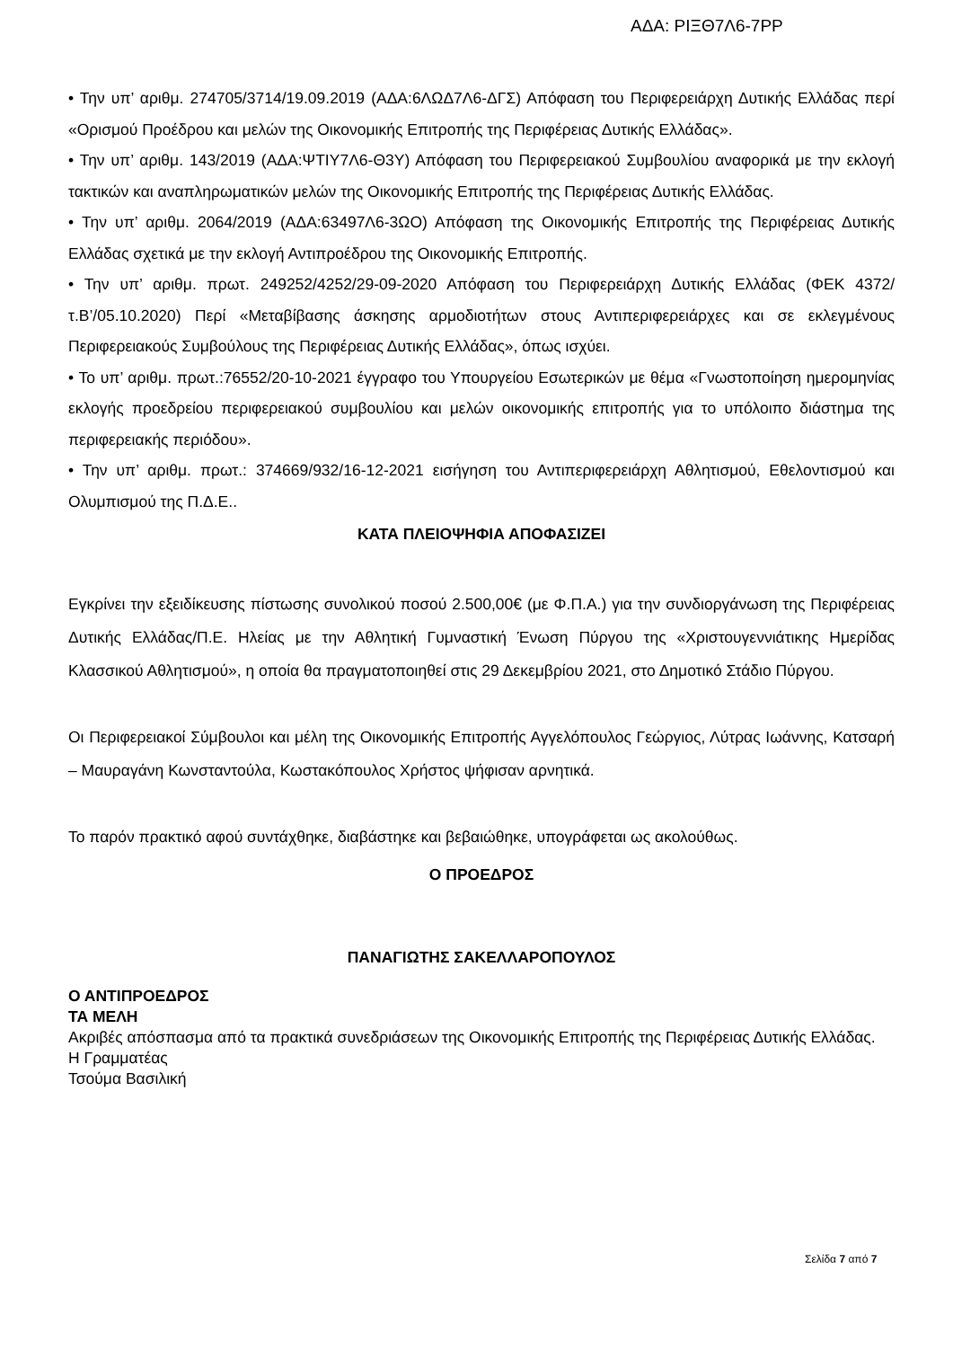ΑΔΑ: ΡΙΞΘ7Λ6-7ΡΡ
• Την υπ’ αριθμ. 274705/3714/19.09.2019 (ΑΔΑ:6ΛΩΔ7Λ6-ΔΓΣ) Απόφαση του Περιφερειάρχη Δυτικής Ελλάδας περί «Ορισμού Προέδρου και μελών της Οικονομικής Επιτροπής της Περιφέρειας Δυτικής Ελλάδας».
• Την υπ’ αριθμ. 143/2019 (ΑΔΑ:ΨΤΙΥ7Λ6-Θ3Υ) Απόφαση του Περιφερειακού Συμβουλίου αναφορικά με την εκλογή τακτικών και αναπληρωματικών μελών της Οικονομικής Επιτροπής της Περιφέρειας Δυτικής Ελλάδας.
• Την υπ’ αριθμ. 2064/2019 (ΑΔΑ:63497Λ6-3ΩΟ) Απόφαση της Οικονομικής Επιτροπής της Περιφέρειας Δυτικής Ελλάδας σχετικά με την εκλογή Αντιπροέδρου της Οικονομικής Επιτροπής.
• Την υπ’ αριθμ. πρωτ. 249252/4252/29-09-2020 Απόφαση του Περιφερειάρχη Δυτικής Ελλάδας (ΦΕΚ 4372/τ.Β’/05.10.2020) Περί «Μεταβίβασης άσκησης αρμοδιοτήτων στους Αντιπεριφερειάρχες και σε εκλεγμένους Περιφερειακούς Συμβούλους της Περιφέρειας Δυτικής Ελλάδας», όπως ισχύει.
• Το υπ’ αριθμ. πρωτ.:76552/20-10-2021 έγγραφο του Υπουργείου Εσωτερικών με θέμα «Γνωστοποίηση ημερομηνίας εκλογής προεδρείου περιφερειακού συμβουλίου και μελών οικονομικής επιτροπής για το υπόλοιπο διάστημα της περιφερειακής περιόδου».
• Την υπ’ αριθμ. πρωτ.: 374669/932/16-12-2021 εισήγηση του Αντιπεριφερειάρχη Αθλητισμού, Εθελοντισμού και Ολυμπισμού της Π.Δ.Ε..
ΚΑΤΑ ΠΛΕΙΟΨΗΦΙΑ ΑΠΟΦΑΣΙΖΕΙ
Εγκρίνει την εξειδίκευσης πίστωσης συνολικού ποσού 2.500,00€ (με Φ.Π.Α.) για την συνδιοργάνωση της Περιφέρειας Δυτικής Ελλάδας/Π.Ε. Ηλείας με την Αθλητική Γυμναστική Ένωση Πύργου της «Χριστουγεννιάτικης Ημερίδας Κλασσικού Αθλητισμού», η οποία θα πραγματοποιηθεί στις 29 Δεκεμβρίου 2021, στο Δημοτικό Στάδιο Πύργου.
Οι Περιφερειακοί Σύμβουλοι και μέλη της Οικονομικής Επιτροπής Αγγελόπουλος Γεώργιος, Λύτρας Ιωάννης, Κατσαρή – Μαυραγάνη Κωνσταντούλα, Κωστακόπουλος Χρήστος ψήφισαν αρνητικά.
Το παρόν πρακτικό αφού συντάχθηκε, διαβάστηκε και βεβαιώθηκε, υπογράφεται ως ακολούθως.
Ο ΠΡΟΕΔΡΟΣ
ΠΑΝΑΓΙΩΤΗΣ ΣΑΚΕΛΛΑΡΟΠΟΥΛΟΣ
Ο ΑΝΤΙΠΡΟΕΔΡΟΣ
ΤΑ ΜΕΛΗ
Ακριβές απόσπασμα από τα πρακτικά συνεδριάσεων της Οικονομικής Επιτροπής της Περιφέρειας Δυτικής Ελλάδας.
Η Γραμματέας
Τσούμα Βασιλική
Σελίδα 7 από 7